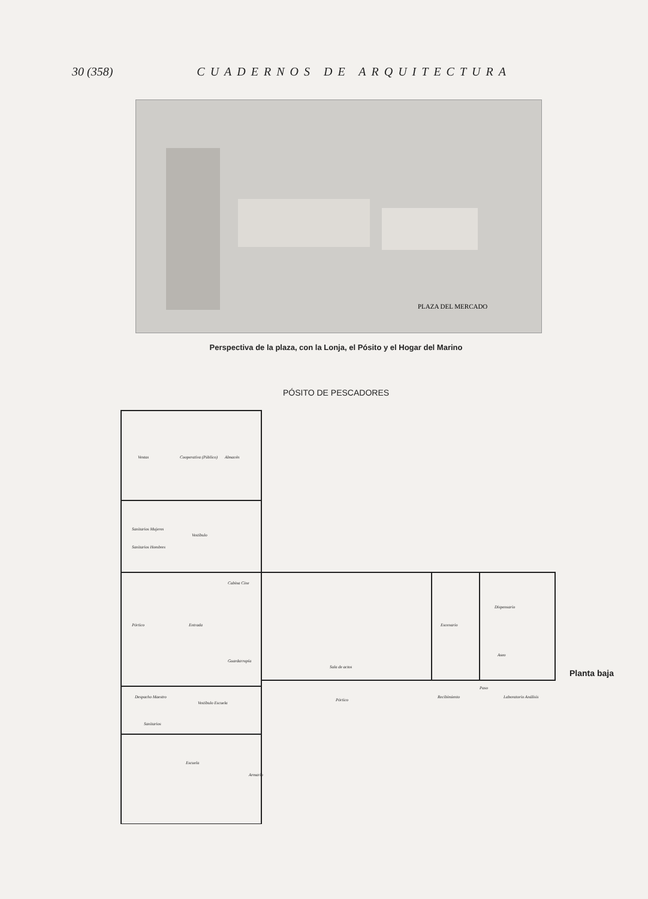30 (358) CUADERNOS DE ARQUITECTURA
PLAZA DEL MERCADO
Perspectiva de la plaza, con la Lonja, el Pósito y el Hogar del Marino
PÓSITO DE PESCADORES
Ventas
Cooperativa (Público)
Almacén
Sanitarios Mujeres
Sanitarios Hombres
Vestíbulo
Pórtico
Entrada
Cabina Cine
Guardarropía
Sala de actos
Escenario
Dispensario
Aseo
Paso
Laboratorio Análisis
Recibimiento
Pórtico
Despacho Maestro
Vestíbulo Escuela
Sanitarios
Escuela
Armario
Planta baja